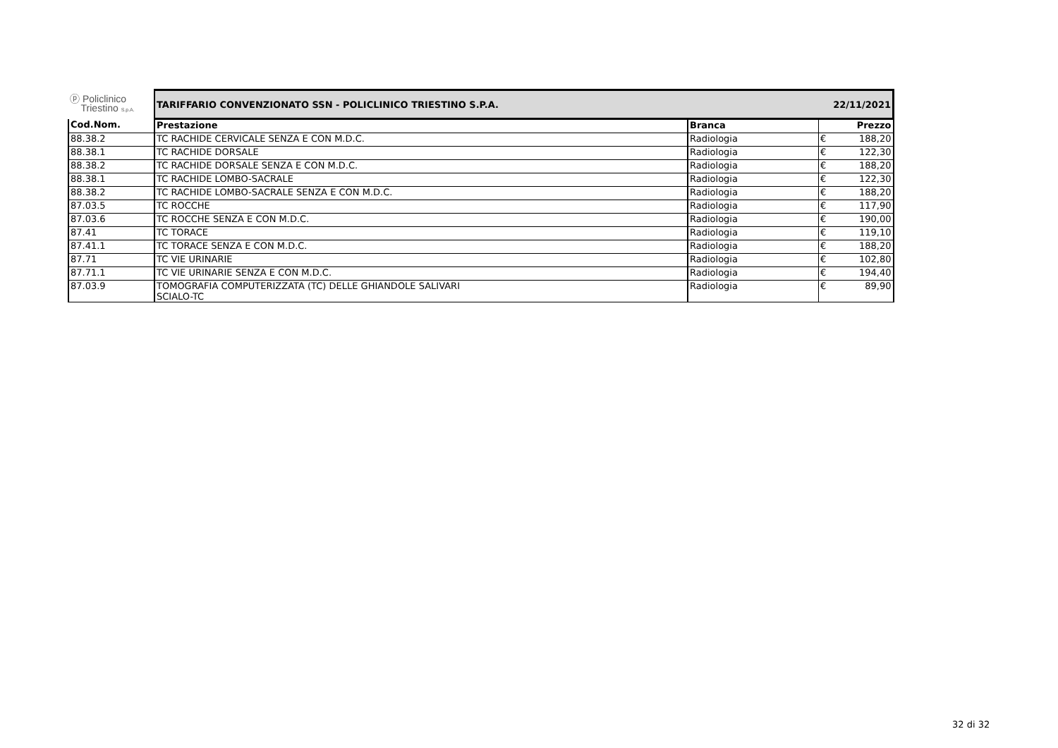| ⓟ Policlinico Triestino S.p.A. | TARIFFARIO CONVENZIONATO SSN - POLICLINICO TRIESTINO S.P.A. | | 22/11/2021 | |
| Cod.Nom. | Prestazione | Branca | | Prezzo |
| 88.38.2 | TC RACHIDE CERVICALE SENZA E CON M.D.C. | Radiologia | € | 188,20 |
| 88.38.1 | TC RACHIDE DORSALE | Radiologia | € | 122,30 |
| 88.38.2 | TC RACHIDE DORSALE SENZA E CON M.D.C. | Radiologia | € | 188,20 |
| 88.38.1 | TC RACHIDE LOMBO-SACRALE | Radiologia | € | 122,30 |
| 88.38.2 | TC RACHIDE LOMBO-SACRALE SENZA E CON M.D.C. | Radiologia | € | 188,20 |
| 87.03.5 | TC ROCCHE | Radiologia | € | 117,90 |
| 87.03.6 | TC ROCCHE SENZA E CON M.D.C. | Radiologia | € | 190,00 |
| 87.41 | TC TORACE | Radiologia | € | 119,10 |
| 87.41.1 | TC TORACE SENZA E CON M.D.C. | Radiologia | € | 188,20 |
| 87.71 | TC VIE URINARIE | Radiologia | € | 102,80 |
| 87.71.1 | TC VIE URINARIE SENZA E CON M.D.C. | Radiologia | € | 194,40 |
| 87.03.9 | TOMOGRAFIA COMPUTERIZZATA (TC) DELLE GHIANDOLE SALIVARI SCIALO-TC | Radiologia | € | 89,90 |
32 di 32